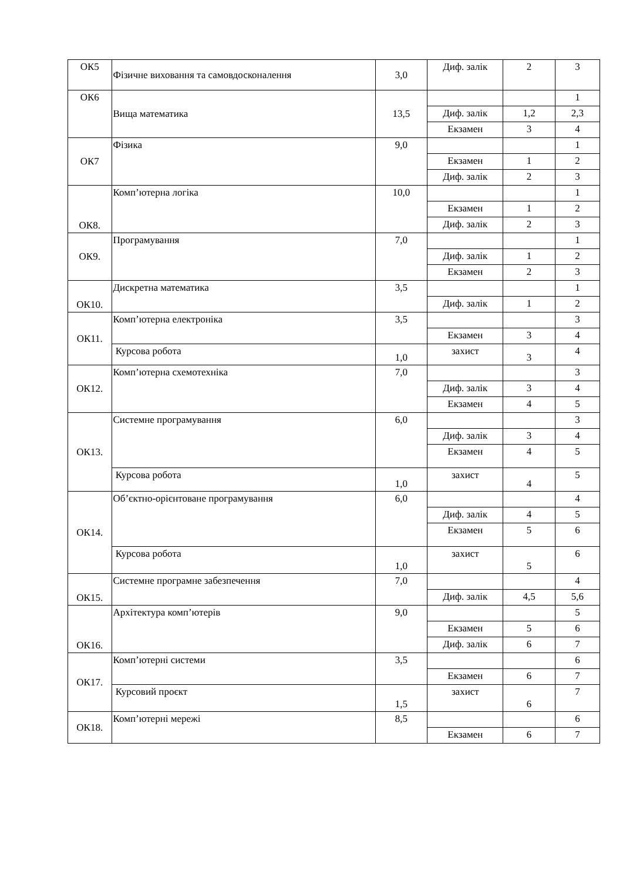| ОК5 | Фізичне виховання та самовдосконалення | 3,0 | Диф. залік | 2 | 3 |
| ОК6 | Вища математика | 13,5 | | | 1 |
| | | | Диф. залік | 1,2 | 2,3 |
| | | | Екзамен | 3 | 4 |
| ОК7 | Фізика | 9,0 | | | 1 |
| | | | Екзамен | 1 | 2 |
| | | | Диф. залік | 2 | 3 |
| ОК8. | Комп’ютерна логіка | 10,0 | | | 1 |
| | | | Екзамен | 1 | 2 |
| | | | Диф. залік | 2 | 3 |
| ОК9. | Програмування | 7,0 | | | 1 |
| | | | Диф. залік | 1 | 2 |
| | | | Екзамен | 2 | 3 |
| ОК10. | Дискретна математика | 3,5 | | | 1 |
| | | | Диф. залік | 1 | 2 |
| ОК11. | Комп’ютерна електроніка | 3,5 | | | 3 |
| | | | Екзамен | 3 | 4 |
| | Курсова робота | 1,0 | захист | 3 | 4 |
| ОК12. | Комп’ютерна схемотехніка | 7,0 | | | 3 |
| | | | Диф. залік | 3 | 4 |
| | | | Екзамен | 4 | 5 |
| ОК13. | Системне програмування | 6,0 | | | 3 |
| | | | Диф. залік | 3 | 4 |
| | | | Екзамен | 4 | 5 |
| | Курсова робота | 1,0 | захист | 4 | 5 |
| ОК14. | Об’єктно-орієнтоване програмування | 6,0 | | | 4 |
| | | | Диф. залік | 4 | 5 |
| | | | Екзамен | 5 | 6 |
| | Курсова робота | 1,0 | захист | 5 | 6 |
| ОК15. | Системне програмне забезпечення | 7,0 | | | 4 |
| | | | Диф. залік | 4,5 | 5,6 |
| ОК16. | Архітектура комп’ютерів | 9,0 | | | 5 |
| | | | Екзамен | 5 | 6 |
| | | | Диф. залік | 6 | 7 |
| ОК17. | Комп’ютерні системи | 3,5 | | | 6 |
| | | | Екзамен | 6 | 7 |
| | Курсовий проєкт | 1,5 | захист | 6 | 7 |
| ОК18. | Комп’ютерні мережі | 8,5 | | | 6 |
| | | | Екзамен | 6 | 7 |